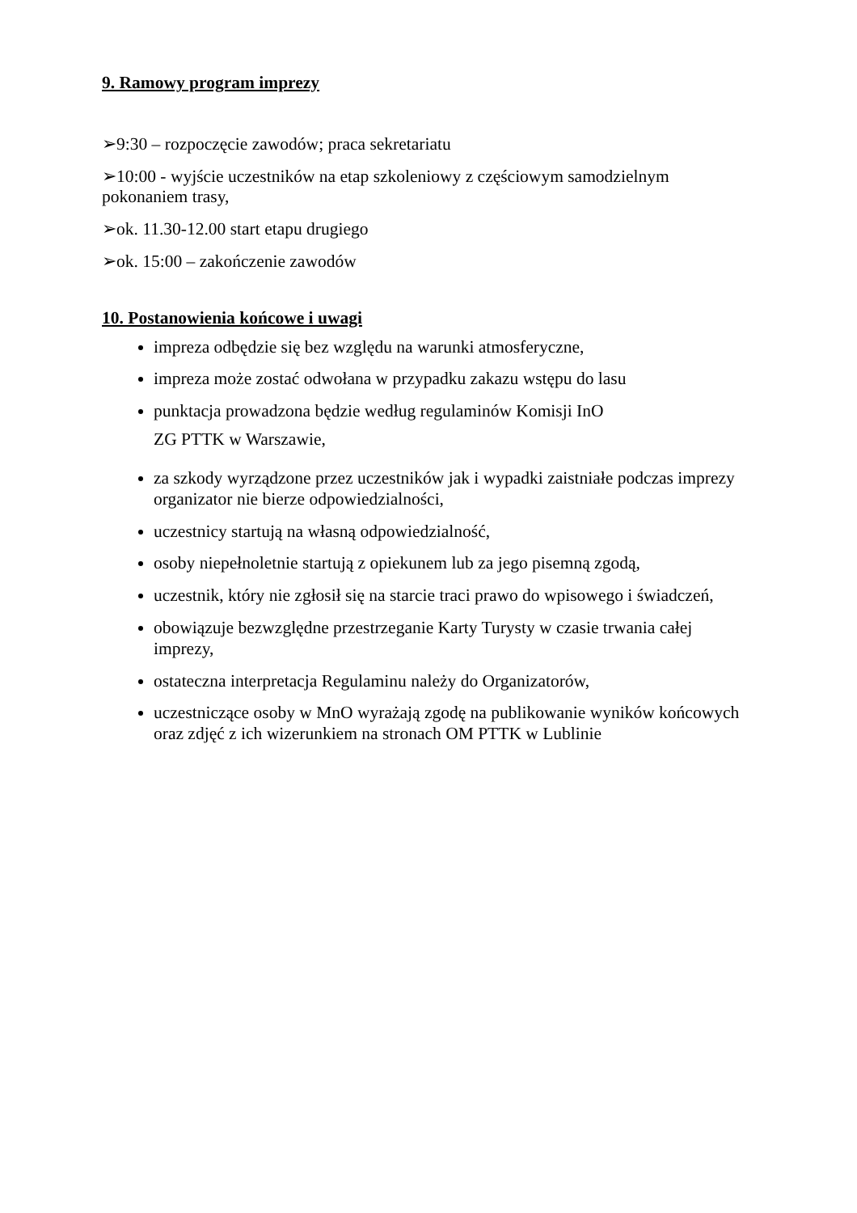9. Ramowy program imprezy
➢9:30 – rozpoczęcie zawodów; praca sekretariatu
➢10:00 - wyjście uczestników na etap szkoleniowy z częściowym samodzielnym pokonaniem trasy,
➢ok. 11.30-12.00 start etapu drugiego
➢ok. 15:00 – zakończenie zawodów
10. Postanowienia końcowe i uwagi
impreza odbędzie się bez względu na warunki atmosferyczne,
impreza może zostać odwołana w przypadku zakazu wstępu do lasu
punktacja prowadzona będzie według regulaminów Komisji InO
ZG PTTK w Warszawie,
za szkody wyrządzone przez uczestników jak i wypadki zaistniałe podczas imprezy organizator nie bierze odpowiedzialności,
uczestnicy startują na własną odpowiedzialność,
osoby niepełnoletnie startują z opiekunem lub za jego pisemną zgodą,
uczestnik, który nie zgłosił się na starcie traci prawo do wpisowego i świadczeń,
obowiązuje bezwzględne przestrzeganie Karty Turysty w czasie trwania całej imprezy,
ostateczna interpretacja Regulaminu należy do Organizatorów,
uczestniczące osoby w MnO wyrażają zgodę na publikowanie wyników końcowych oraz zdjęć z ich wizerunkiem na stronach OM PTTK w Lublinie